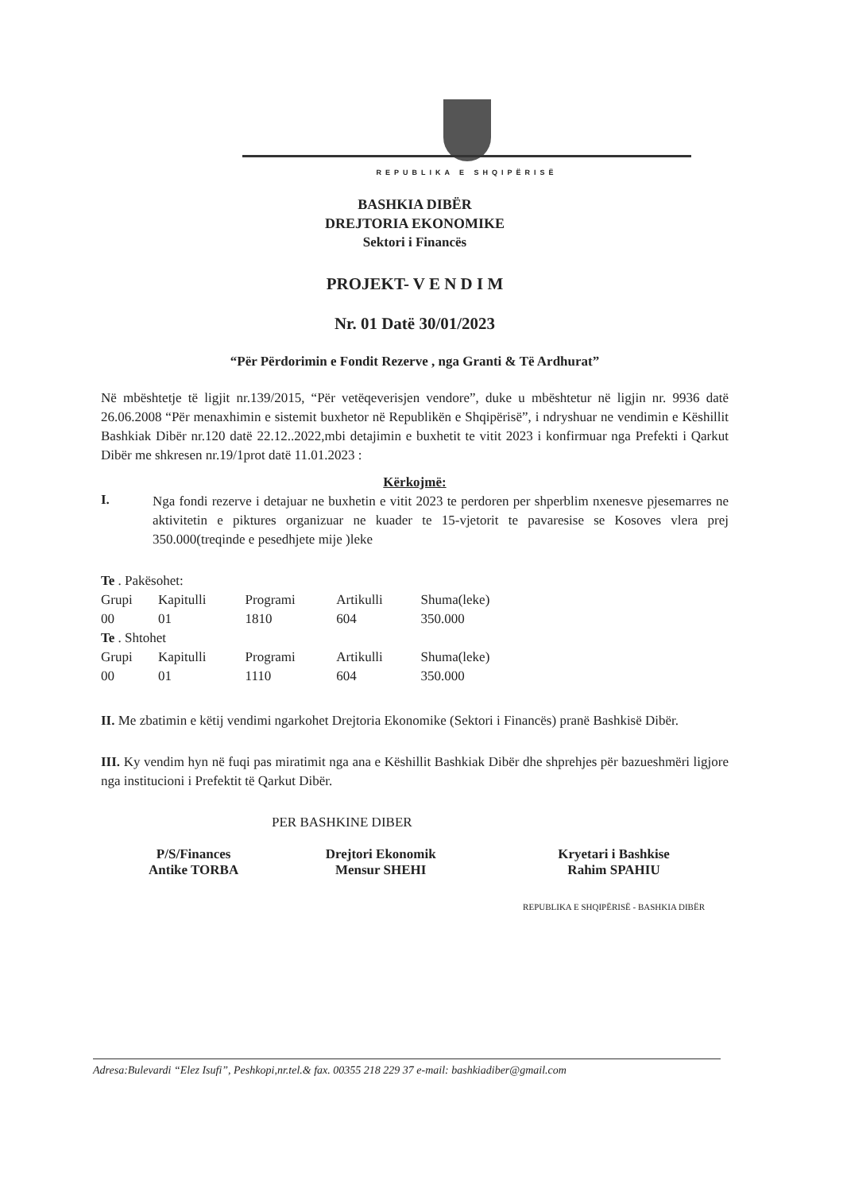REPUBLIKA E SHQIPËRISË
BASHKIA DIBËR
DREJTORIA EKONOMIKE
Sektori i Financës
PROJEKT- V E N D I M
Nr. 01 Datë 30/01/2023
“Për Përdorimin e Fondit Rezerve , nga Granti & Të Ardhurat”
Në mbështetje të ligjit nr.139/2015, “Për vetëqeverisjen vendore”, duke u mbështetur në ligjin nr. 9936 datë 26.06.2008 “Për menaxhimin e sistemit buxhetor në Republikën e Shqipërisë”, i ndryshuar ne vendimin e Këshillit Bashkiak Dibër nr.120 datë 22.12..2022,mbi detajimin e buxhetit te vitit 2023 i konfirmuar nga Prefekti i Qarkut Dibër me shkresen nr.19/1prot datë 11.01.2023 :
Kërkojmë:
I.
Nga fondi rezerve i detajuar ne buxhetin e vitit 2023 te perdoren per shperblim nxenesve pjesemarres ne aktivitetin e piktures organizuar ne kuader te 15-vjetorit te pavaresise se Kosoves vlera prej 350.000(treqinde e pesedhjete mije )leke
| Te . Pakësohet: | | | | |
| Grupi | Kapitulli | Programi | Artikulli | Shuma(leke) |
| 00 | 01 | 1810 | 604 | 350.000 |
| Te . Shtohet | | | | |
| Grupi | Kapitulli | Programi | Artikulli | Shuma(leke) |
| 00 | 01 | 1110 | 604 | 350.000 |
II. Me zbatimin e këtij vendimi ngarkohet Drejtoria Ekonomike (Sektori i Financës) pranë Bashkisë Dibër.
III. Ky vendim hyn në fuqi pas miratimit nga ana e Këshillit Bashkiak Dibër dhe shprehjes për bazueshmëri ligjore nga institucioni i Prefektit të Qarkut Dibër.
PER BASHKINE DIBER
P/S/Finances
Antike TORBA
Drejtori Ekonomik
Mensur SHEHI
Kryetari i Bashkise
Rahim SPAHIU
REPUBLIKA E SHQIPËRISË - BASHKIA DIBËR
Adresa:Bulevardi “Elez Isufi”, Peshkopi,nr.tel.& fax. 00355 218 229 37 e-mail: bashkiadiber@gmail.com